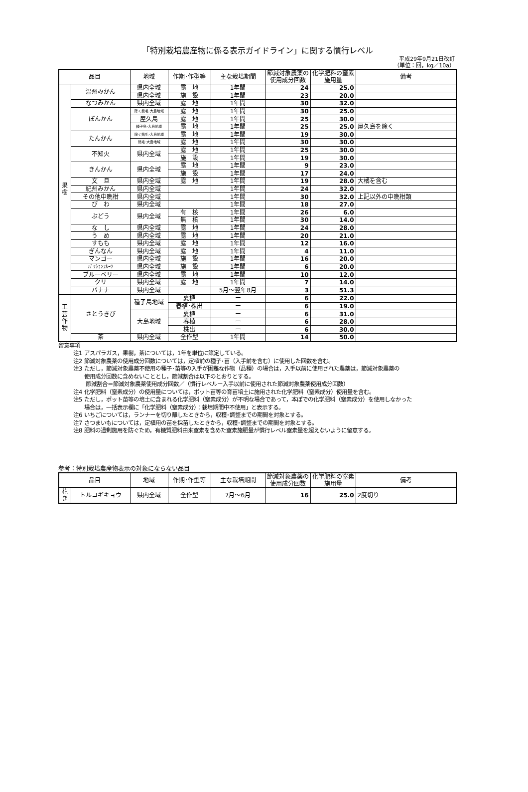「特別栽培農産物に係る表示ガイドライン」に関する慣行レベル
平成29年9月21日改訂
（単位：回，kg／10a）
| 品目 | | 地域 | 作期･作型等 | 主な栽培期間 | 節減対象農薬の使用成分回数 | 化学肥料の窒素施用量 | 備考 |
| --- | --- | --- | --- | --- | --- | --- | --- |
| 果 樹 | 温州みかん | 県内全域 | 露 地 | 1年間 | 24 | 25.0 | |
| | | 県内全域 | 施 設 | 1年間 | 23 | 20.0 | |
| | なつみかん | 県内全域 | 露 地 | 1年間 | 30 | 32.0 | |
| | ぽんかん | 除く熊毛･大島地域 | 露 地 | 1年間 | 30 | 25.0 | |
| | | 屋久島 | 露 地 | 1年間 | 25 | 30.0 | |
| | | 種子島･大島地域 | 露 地 | 1年間 | 25 | 25.0 | 屋久島を除く |
| | たんかん | 除く熊毛･大島地域 | 露 地 | 1年間 | 19 | 30.0 | |
| | | 熊毛･大島地域 | 露 地 | 1年間 | 30 | 30.0 | |
| | 不知火 | 県内全域 | 露 地 | 1年間 | 25 | 30.0 | |
| | | | 施 設 | 1年間 | 19 | 30.0 | |
| | きんかん | 県内全域 | 露 地 | 1年間 | 9 | 23.0 | |
| | | | 施 設 | 1年間 | 17 | 24.0 | |
| | 文 旦 | 県内全域 | 露 地 | 1年間 | 19 | 28.0 | 大橘を含む |
| | 紀州みかん | 県内全域 | | 1年間 | 24 | 32.0 | |
| | その他中晩柑 | 県内全域 | | 1年間 | 30 | 32.0 | 上記以外の中晩柑類 |
| | び わ | 県内全域 | | 1年間 | 18 | 27.0 | |
| | ぶどう | 県内全域 | 有 核 | 1年間 | 26 | 6.0 | |
| | | | 無 核 | 1年間 | 30 | 14.0 | |
| | な し | 県内全域 | 露 地 | 1年間 | 24 | 28.0 | |
| | う め | 県内全域 | 露 地 | 1年間 | 20 | 21.0 | |
| | すもも | 県内全域 | 露 地 | 1年間 | 12 | 16.0 | |
| | ぎんなん | 県内全域 | 露 地 | 1年間 | 4 | 11.0 | |
| | マンゴー | 県内全域 | 施 設 | 1年間 | 16 | 20.0 | |
| | ﾊﾟｯｼｮﾝﾌﾙｰﾂ | 県内全域 | 施 設 | 1年間 | 6 | 20.0 | |
| | ブルーベリー | 県内全域 | 露 地 | 1年間 | 10 | 12.0 | |
| | クリ | 県内全域 | 露 地 | 1年間 | 7 | 14.0 | |
| | バナナ | 県内全域 | | 5月～翌年8月 | 3 | 51.3 | |
| 工 芸 作 物 | さとうきび | 種子島地域 | 夏植 | ー | 6 | 22.0 | |
| | | | 春植･株出 | ー | 6 | 19.0 | |
| | | 大島地域 | 夏植 | ー | 6 | 31.0 | |
| | | | 春植 | ー | 6 | 28.0 | |
| | | | 株出 | ー | 6 | 30.0 | |
| | 茶 | 県内全域 | 全作型 | 1年間 | 14 | 50.0 | |
留意事項
注1 アスパラガス，果樹，茶については，1年を単位に策定している。
注2 節減対象農薬の使用成分回数については，定植前の種子･苗（入手前を含む）に使用した回数を含む。
注3 ただし，節減対象農薬不使用の種子･苗等の入手が困難な作物（品種）の場合は，入手以前に使用された農薬は，節減対象農薬の
　　使用成分回数に含めないこととし，節減割合は以下のとおりとする。
節減割合＝節減対象農薬使用成分回数／（慣行レベルー入手以前に使用された節減対象農薬使用成分回数）
注4 化学肥料（窒素成分）の使用量については，ポット苗等の育苗培土に施用された化学肥料（窒素成分）使用量を含む。
注5 ただし，ポット苗等の培土に含まれる化学肥料（窒素成分）が不明な場合であって，本ぽでの化学肥料（窒素成分）を使用しなかった
　　場合は，一括表示欄に「化学肥料（窒素成分）：栽培期間中不使用」と表示する。
注6 いちごについては，ランナーを切り離したときから，収穫･調整までの期間を対象とする。
注7 さつまいもについては，定植用の苗を採苗したときから，収穫･調整までの期間を対象とする。
注8 肥料の過剰施用を防ぐため，有機質肥料由来窒素を含めた窒素施肥量が慣行レベル窒素量を超えないように留意する。
参考：特別栽培農産物表示の対象にならない品目
| 品目 | | 地域 | 作期･作型等 | 主な栽培期間 | 節減対象農薬の使用成分回数 | 化学肥料の窒素施用量 | 備考 |
| --- | --- | --- | --- | --- | --- | --- | --- |
| 花き | トルコギキョウ | 県内全域 | 全作型 | 7月～6月 | 16 | 25.0 | 2度切り |